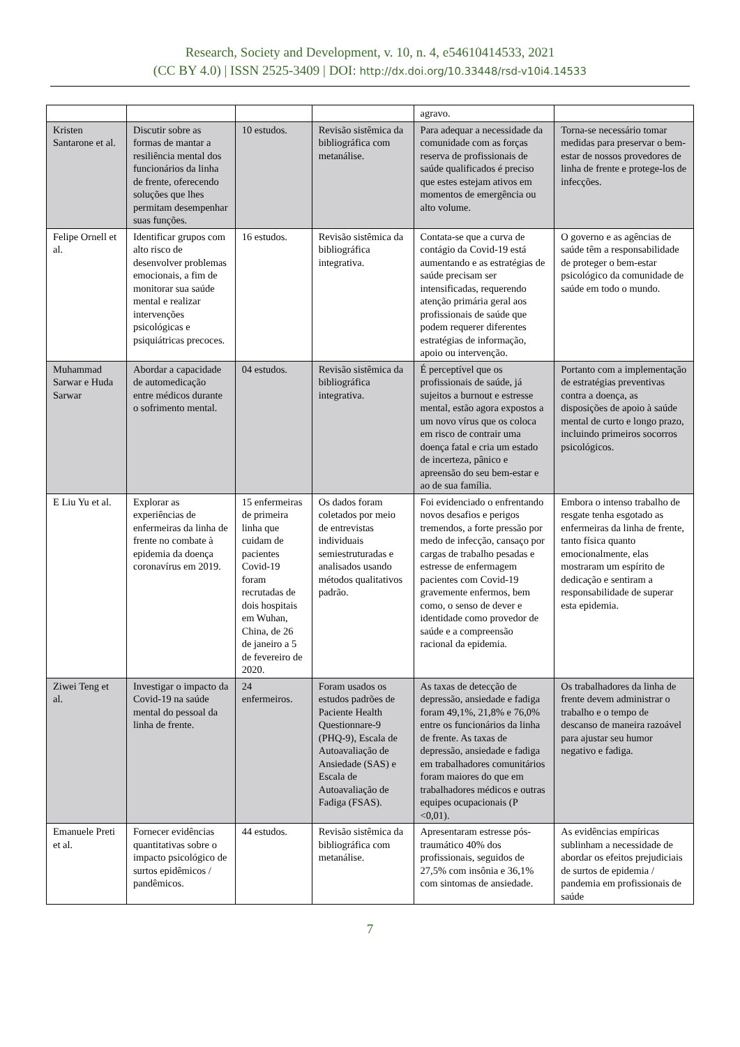Research, Society and Development, v. 10, n. 4, e54610414533, 2021
(CC BY 4.0) | ISSN 2525-3409 | DOI: http://dx.doi.org/10.33448/rsd-v10i4.14533
| | | | | agravo. | |
| Kristen Santarone et al. | Discutir sobre as formas de mantar a resiliência mental dos funcionários da linha de frente, oferecendo soluções que lhes permitam desempenhar suas funções. | 10 estudos. | Revisão sistêmica da bibliográfica com metanálise. | Para adequar a necessidade da comunidade com as forças reserva de profissionais de saúde qualificados é preciso que estes estejam ativos em momentos de emergência ou alto volume. | Torna-se necessário tomar medidas para preservar o bem-estar de nossos provedores de linha de frente e protege-los de infecções. |
| Felipe Ornell et al. | Identificar grupos com alto risco de desenvolver problemas emocionais, a fim de monitorar sua saúde mental e realizar intervenções psicológicas e psiquiátricas precoces. | 16 estudos. | Revisão sistêmica da bibliográfica integrativa. | Contata-se que a curva de contágio da Covid-19 está aumentando e as estratégias de saúde precisam ser intensificadas, requerendo atenção primária geral aos profissionais de saúde que podem requerer diferentes estratégias de informação, apoio ou intervenção. | O governo e as agências de saúde têm a responsabilidade de proteger o bem-estar psicológico da comunidade de saúde em todo o mundo. |
| Muhammad Sarwar e Huda Sarwar | Abordar a capacidade de automedicação entre médicos durante o sofrimento mental. | 04 estudos. | Revisão sistêmica da bibliográfica integrativa. | É perceptível que os profissionais de saúde, já sujeitos a burnout e estresse mental, estão agora expostos a um novo vírus que os coloca em risco de contrair uma doença fatal e cria um estado de incerteza, pânico e apreensão do seu bem-estar e ao de sua família. | Portanto com a implementação de estratégias preventivas contra a doença, as disposições de apoio à saúde mental de curto e longo prazo, incluindo primeiros socorros psicológicos. |
| E Liu Yu et al. | Explorar as experiências de enfermeiras da linha de frente no combate à epidemia da doença coronavírus em 2019. | 15 enfermeiras de primeira linha que cuidam de pacientes Covid-19 foram recrutadas de dois hospitais em Wuhan, China, de 26 de janeiro a 5 de fevereiro de 2020. | Os dados foram coletados por meio de entrevistas individuais semiestruturadas e analisados usando métodos qualitativos padrão. | Foi evidenciado o enfrentando novos desafios e perigos tremendos, a forte pressão por medo de infecção, cansaço por cargas de trabalho pesadas e estresse de enfermagem pacientes com Covid-19 gravemente enfermos, bem como, o senso de dever e identidade como provedor de saúde e a compreensão racional da epidemia. | Embora o intenso trabalho de resgate tenha esgotado as enfermeiras da linha de frente, tanto física quanto emocionalmente, elas mostraram um espírito de dedicação e sentiram a responsabilidade de superar esta epidemia. |
| Ziwei Teng et al. | Investigar o impacto da Covid-19 na saúde mental do pessoal da linha de frente. | 24 enfermeiros. | Foram usados os estudos padrões de Paciente Health Questionnare-9 (PHQ-9), Escala de Autoavaliação de Ansiedade (SAS) e Escala de Autoavaliação de Fadiga (FSAS). | As taxas de detecção de depressão, ansiedade e fadiga foram 49,1%, 21,8% e 76,0% entre os funcionários da linha de frente. As taxas de depressão, ansiedade e fadiga em trabalhadores comunitários foram maiores do que em trabalhadores médicos e outras equipes ocupacionais (P <0,01). | Os trabalhadores da linha de frente devem administrar o trabalho e o tempo de descanso de maneira razoável para ajustar seu humor negativo e fadiga. |
| Emanuele Preti et al. | Fornecer evidências quantitativas sobre o impacto psicológico de surtos epidêmicos / pandêmicos. | 44 estudos. | Revisão sistêmica da bibliográfica com metanálise. | Apresentaram estresse pós-traumático 40% dos profissionais, seguidos de 27,5% com insônia e 36,1% com sintomas de ansiedade. | As evidências empíricas sublinham a necessidade de abordar os efeitos prejudiciais de surtos de epidemia / pandemia em profissionais de saúde |
7